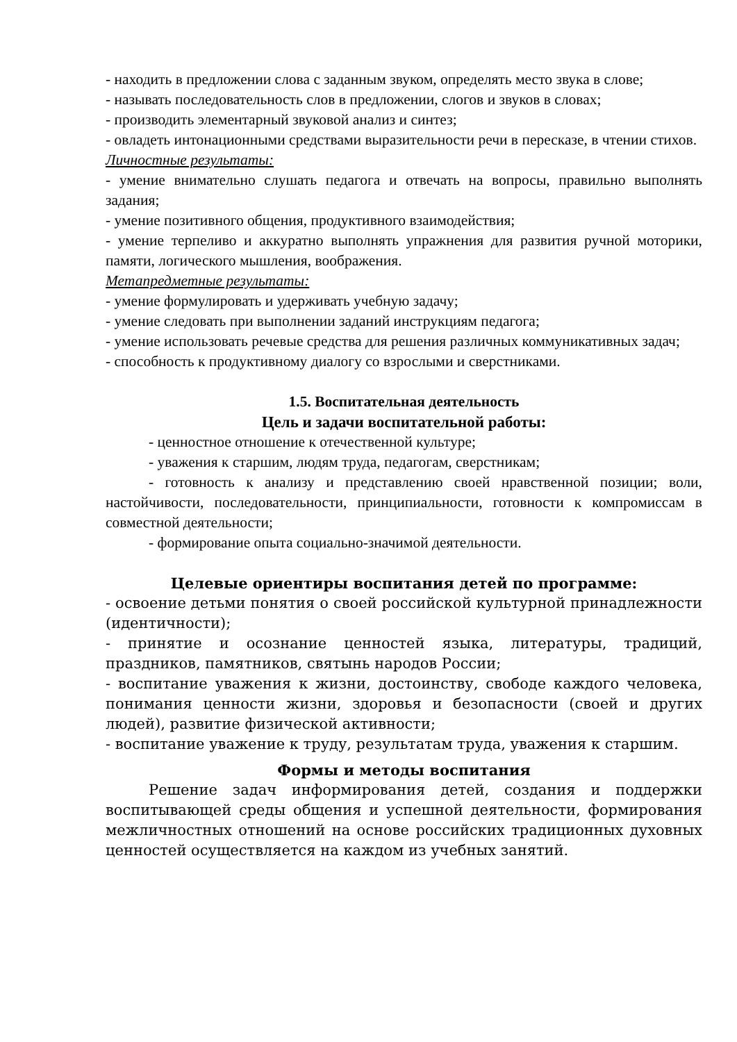- находить в предложении слова с заданным звуком, определять место звука в слове;
- называть последовательность слов в предложении, слогов и звуков в словах;
- производить элементарный звуковой анализ и синтез;
- овладеть интонационными средствами выразительности речи в пересказе, в чтении стихов.
Личностные результаты:
- умение внимательно слушать педагога и отвечать на вопросы, правильно выполнять задания;
- умение позитивного общения, продуктивного взаимодействия;
- умение терпеливо и аккуратно выполнять упражнения для развития ручной моторики, памяти, логического мышления, воображения.
Метапредметные результаты:
- умение формулировать и удерживать учебную задачу;
- умение следовать при выполнении заданий инструкциям педагога;
- умение использовать речевые средства для решения различных коммуникативных задач;
- способность к продуктивному диалогу со взрослыми и сверстниками.
1.5. Воспитательная деятельность
Цель и задачи воспитательной работы:
- ценностное отношение к отечественной культуре;
- уважения к старшим, людям труда, педагогам, сверстникам;
- готовность к анализу и представлению своей нравственной позиции; воли, настойчивости, последовательности, принципиальности, готовности к компромиссам в совместной деятельности;
- формирование опыта социально-значимой деятельности.
Целевые ориентиры воспитания детей по программе:
- освоение детьми понятия о своей российской культурной принадлежности (идентичности);
- принятие и осознание ценностей языка, литературы, традиций, праздников, памятников, святынь народов России;
- воспитание уважения к жизни, достоинству, свободе каждого человека, понимания ценности жизни, здоровья и безопасности (своей и других людей), развитие физической активности;
- воспитание уважение к труду, результатам труда, уважения к старшим.
Формы и методы воспитания
Решение задач информирования детей, создания и поддержки воспитывающей среды общения и успешной деятельности, формирования межличностных отношений на основе российских традиционных духовных ценностей осуществляется на каждом из учебных занятий.